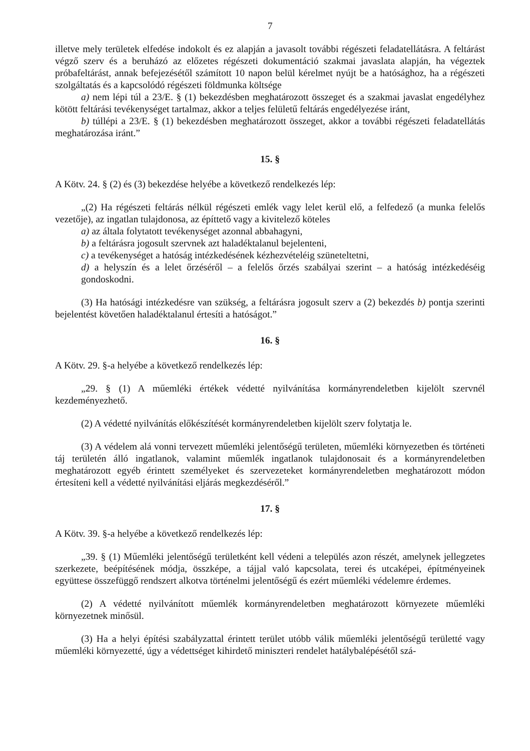7
illetve mely területek elfedése indokolt és ez alapján a javasolt további régészeti feladatellátásra. A feltárást végző szerv és a beruházó az előzetes régészeti dokumentáció szakmai javaslata alapján, ha végeztek próbafeltárást, annak befejezésétől számított 10 napon belül kérelmet nyújt be a hatósághoz, ha a régészeti szolgáltatás és a kapcsolódó régészeti földmunka költsége
a) nem lépi túl a 23/E. § (1) bekezdésben meghatározott összeget és a szakmai javaslat engedélyhez kötött feltárási tevékenységet tartalmaz, akkor a teljes felületű feltárás engedélyezése iránt,
b) túllépi a 23/E. § (1) bekezdésben meghatározott összeget, akkor a további régészeti feladatellátás meghatározása iránt.”
15. §
A Kötv. 24. § (2) és (3) bekezdése helyébe a következő rendelkezés lép:
„(2) Ha régészeti feltárás nélkül régészeti emlék vagy lelet kerül elő, a felfedező (a munka felelős vezetője), az ingatlan tulajdonosa, az építtető vagy a kivitelező köteles
a) az általa folytatott tevékenységet azonnal abbahagyni,
b) a feltárásra jogosult szervnek azt haladéktalanul bejelenteni,
c) a tevékenységet a hatóság intézkedésének kézhezvételéig szüneteltetni,
d) a helyszín és a lelet őrzéséről – a felelős őrzés szabályai szerint – a hatóság intézkedéséig gondoskodni.
(3) Ha hatósági intézkedésre van szükség, a feltárásra jogosult szerv a (2) bekezdés b) pontja szerinti bejelentést követően haladéktalanul értesíti a hatóságot.”
16. §
A Kötv. 29. §-a helyébe a következő rendelkezés lép:
„29. § (1) A műemléki értékek védetté nyilvánítása kormányrendeletben kijelölt szervnél kezdeményezhető.
(2) A védetté nyilvánítás előkészítését kormányrendeletben kijelölt szerv folytatja le.
(3) A védelem alá vonni tervezett műemléki jelentőségű területen, műemléki környezetben és történeti táj területén álló ingatlanok, valamint műemlék ingatlanok tulajdonosait és a kormányrendeletben meghatározott egyéb érintett személyeket és szervezeteket kormányrendeletben meghatározott módon értesíteni kell a védetté nyilvánítási eljárás megkezdéséről.”
17. §
A Kötv. 39. §-a helyébe a következő rendelkezés lép:
„39. § (1) Műemléki jelentőségű területként kell védeni a település azon részét, amelynek jellegzetes szerkezete, beépítésének módja, összképe, a tájjal való kapcsolata, terei és utcaképei, építményeinek együttese összefüggő rendszert alkotva történelmi jelentőségű és ezért műemléki védelemre érdemes.
(2) A védetté nyilvánított műemlék kormányrendeletben meghatározott környezete műemléki környezetnek minősül.
(3) Ha a helyi építési szabályzattal érintett terület utóbb válik műemléki jelentőségű területté vagy műemléki környezetté, úgy a védettséget kihirdető miniszteri rendelet hatálybalépésétől szá-